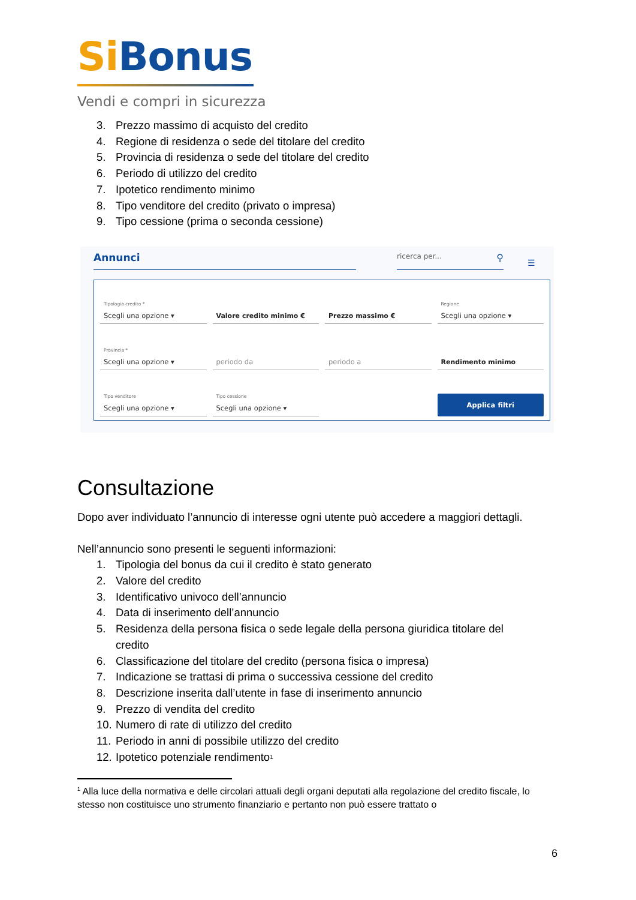Si Bonus
Vendi e compri in sicurezza
3. Prezzo massimo di acquisto del credito
4. Regione di residenza o sede del titolare del credito
5. Provincia di residenza o sede del titolare del credito
6. Periodo di utilizzo del credito
7. Ipotetico rendimento minimo
8. Tipo venditore del credito (privato o impresa)
9. Tipo cessione (prima o seconda cessione)
Annunci
ricerca per... ⚲
☰
Tipologia credito *
Scegli una opzione ▾
Valore credito minimo €
Prezzo massimo €
Regione
Scegli una opzione ▾
Provincia *
Scegli una opzione ▾
periodo da
periodo a
Rendimento minimo
Tipo venditore
Scegli una opzione ▾
Tipo cessione
Scegli una opzione ▾
Applica filtri
Consultazione
Dopo aver individuato l’annuncio di interesse ogni utente può accedere a maggiori dettagli.
Nell’annuncio sono presenti le seguenti informazioni:
1. Tipologia del bonus da cui il credito è stato generato
2. Valore del credito
3. Identificativo univoco dell’annuncio
4. Data di inserimento dell’annuncio
5. Residenza della persona fisica o sede legale della persona giuridica titolare del credito
6. Classificazione del titolare del credito (persona fisica o impresa)
7. Indicazione se trattasi di prima o successiva cessione del credito
8. Descrizione inserita dall’utente in fase di inserimento annuncio
9. Prezzo di vendita del credito
10. Numero di rate di utilizzo del credito
11. Periodo in anni di possibile utilizzo del credito
12. Ipotetico potenziale rendimento<sup>1</sup>
<sup>1</sup> Alla luce della normativa e delle circolari attuali degli organi deputati alla regolazione del credito fiscale, lo stesso non costituisce uno strumento finanziario e pertanto non può essere trattato o
6